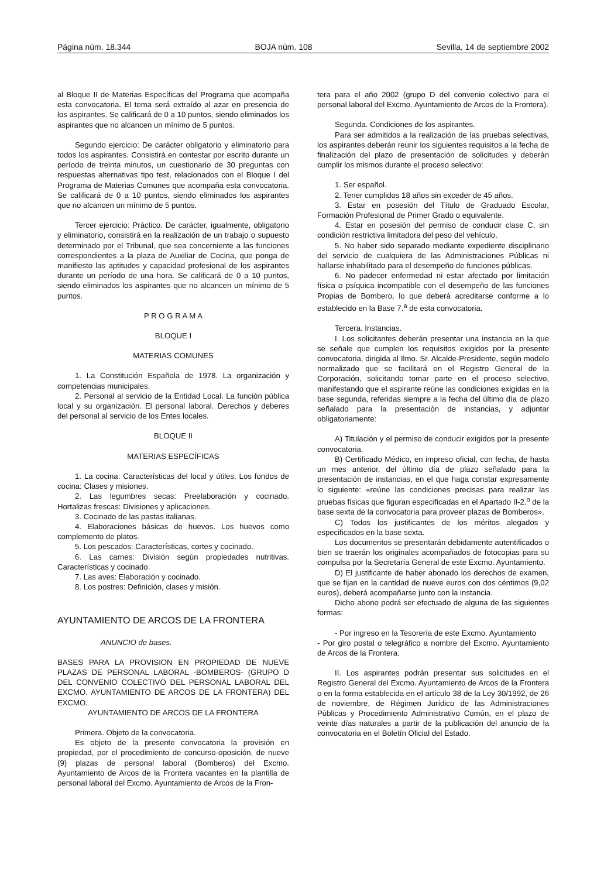Página núm. 18.344 BOJA núm. 108 Sevilla, 14 de septiembre 2002
al Bloque II de Materias Específicas del Programa que acompaña esta convocatoria. El tema será extraído al azar en presencia de los aspirantes. Se calificará de 0 a 10 puntos, siendo eliminados los aspirantes que no alcancen un mínimo de 5 puntos.
Segundo ejercicio: De carácter obligatorio y eliminatorio para todos los aspirantes. Consistirá en contestar por escrito durante un período de treinta minutos, un cuestionario de 30 preguntas con respuestas alternativas tipo test, relacionados con el Bloque I del Programa de Materias Comunes que acompaña esta convocatoria. Se calificará de 0 a 10 puntos, siendo eliminados los aspirantes que no alcancen un mínimo de 5 puntos.
Tercer ejercicio: Práctico. De carácter, igualmente, obligatorio y eliminatorio, consistirá en la realización de un trabajo o supuesto determinado por el Tribunal, que sea concerniente a las funciones correspondientes a la plaza de Auxiliar de Cocina, que ponga de manifiesto las aptitudes y capacidad profesional de los aspirantes durante un período de una hora. Se calificará de 0 a 10 puntos, siendo eliminados los aspirantes que no alcancen un mínimo de 5 puntos.
P R O G R A M A
BLOQUE I
MATERIAS COMUNES
1. La Constitución Española de 1978. La organización y competencias municipales.
2. Personal al servicio de la Entidad Local. La función pública local y su organización. El personal laboral. Derechos y deberes del personal al servicio de los Entes locales.
BLOQUE II
MATERIAS ESPECÍFICAS
1. La cocina: Características del local y útiles. Los fondos de cocina: Clases y misiones.
2. Las legumbres secas: Preelaboración y cocinado. Hortalizas frescas: Divisiones y aplicaciones.
3. Cocinado de las pastas italianas.
4. Elaboraciones básicas de huevos. Los huevos como complemento de platos.
5. Los pescados: Características, cortes y cocinado.
6. Las carnes: División según propiedades nutritivas. Características y cocinado.
7. Las aves: Elaboración y cocinado.
8. Los postres: Definición, clases y misión.
AYUNTAMIENTO DE ARCOS DE LA FRONTERA
ANUNCIO de bases.
BASES PARA LA PROVISION EN PROPIEDAD DE NUEVE PLAZAS DE PERSONAL LABORAL -BOMBEROS- (GRUPO D DEL CONVENIO COLECTIVO DEL PERSONAL LABORAL DEL EXCMO. AYUNTAMIENTO DE ARCOS DE LA FRONTERA) DEL EXCMO.
AYUNTAMIENTO DE ARCOS DE LA FRONTERA
Primera. Objeto de la convocatoria.
Es objeto de la presente convocatoria la provisión en propiedad, por el procedimiento de concurso-oposición, de nueve (9) plazas de personal laboral (Bomberos) del Excmo. Ayuntamiento de Arcos de la Frontera vacantes en la plantilla de personal laboral del Excmo. Ayuntamiento de Arcos de la Fron-
tera para el año 2002 (grupo D del convenio colectivo para el personal laboral del Excmo. Ayuntamiento de Arcos de la Frontera).
Segunda. Condiciones de los aspirantes.
Para ser admitidos a la realización de las pruebas selectivas, los aspirantes deberán reunir los siguientes requisitos a la fecha de finalización del plazo de presentación de solicitudes y deberán cumplir los mismos durante el proceso selectivo:
1. Ser español.
2. Tener cumplidos 18 años sin exceder de 45 años.
3. Estar en posesión del Título de Graduado Escolar, Formación Profesional de Primer Grado o equivalente.
4. Estar en posesión del permiso de conducir clase C, sin condición restrictiva limitadora del peso del vehículo.
5. No haber sido separado mediante expediente disciplinario del servicio de cualquiera de las Administraciones Públicas ni hallarse inhabilitado para el desempeño de funciones públicas.
6. No padecer enfermedad ni estar afectado por limitación física o psíquica incompatible con el desempeño de las funciones Propias de Bombero, lo que deberá acreditarse conforme a lo establecido en la Base 7.<sup>a</sup> de esta convocatoria.
Tercera. Instancias.
I. Los solicitantes deberán presentar una instancia en la que se señale que cumplen los requisitos exigidos por la presente convocatoria, dirigida al Ilmo. Sr. Alcalde-Presidente, según modelo normalizado que se facilitará en el Registro General de la Corporación, solicitando tomar parte en el proceso selectivo, manifestando que el aspirante reúne las condiciones exigidas en la base segunda, referidas siempre a la fecha del último día de plazo señalado para la presentación de instancias, y adjuntar obligatoriamente:
A) Titulación y el permiso de conducir exigidos por la presente convocatoria.
B) Certificado Médico, en impreso oficial, con fecha, de hasta un mes anterior, del último día de plazo señalado para la presentación de instancias, en el que haga constar expresamente lo siguiente: «reúne las condiciones precisas para realizar las pruebas físicas que figuran especificadas en el Apartado II-2.<sup>o</sup> de la base sexta de la convocatoria para proveer plazas de Bomberos».
C) Todos los justificantes de los méritos alegados y especificados en la base sexta.
Los documentos se presentarán debidamente autentificados o bien se traerán los originales acompañados de fotocopias para su compulsa por la Secretaría General de este Excmo. Ayuntamiento.
D) El justificante de haber abonado los derechos de examen, que se fijan en la cantidad de nueve euros con dos céntimos (9,02 euros), deberá acompañarse junto con la instancia.
Dicho abono podrá ser efectuado de alguna de las siguientes formas:
- Por ingreso en la Tesorería de este Excmo. Ayuntamiento
- Por giro postal o telegráfico a nombre del Excmo. Ayuntamiento de Arcos de la Frontera.
II. Los aspirantes podrán presentar sus solicitudes en el Registro General del Excmo. Ayuntamiento de Arcos de la Frontera o en la forma establecida en el artículo 38 de la Ley 30/1992, de 26 de noviembre, de Régimen Jurídico de las Administraciones Públicas y Procedimiento Administrativo Común, en el plazo de veinte días naturales a partir de la publicación del anuncio de la convocatoria en el Boletín Oficial del Estado.